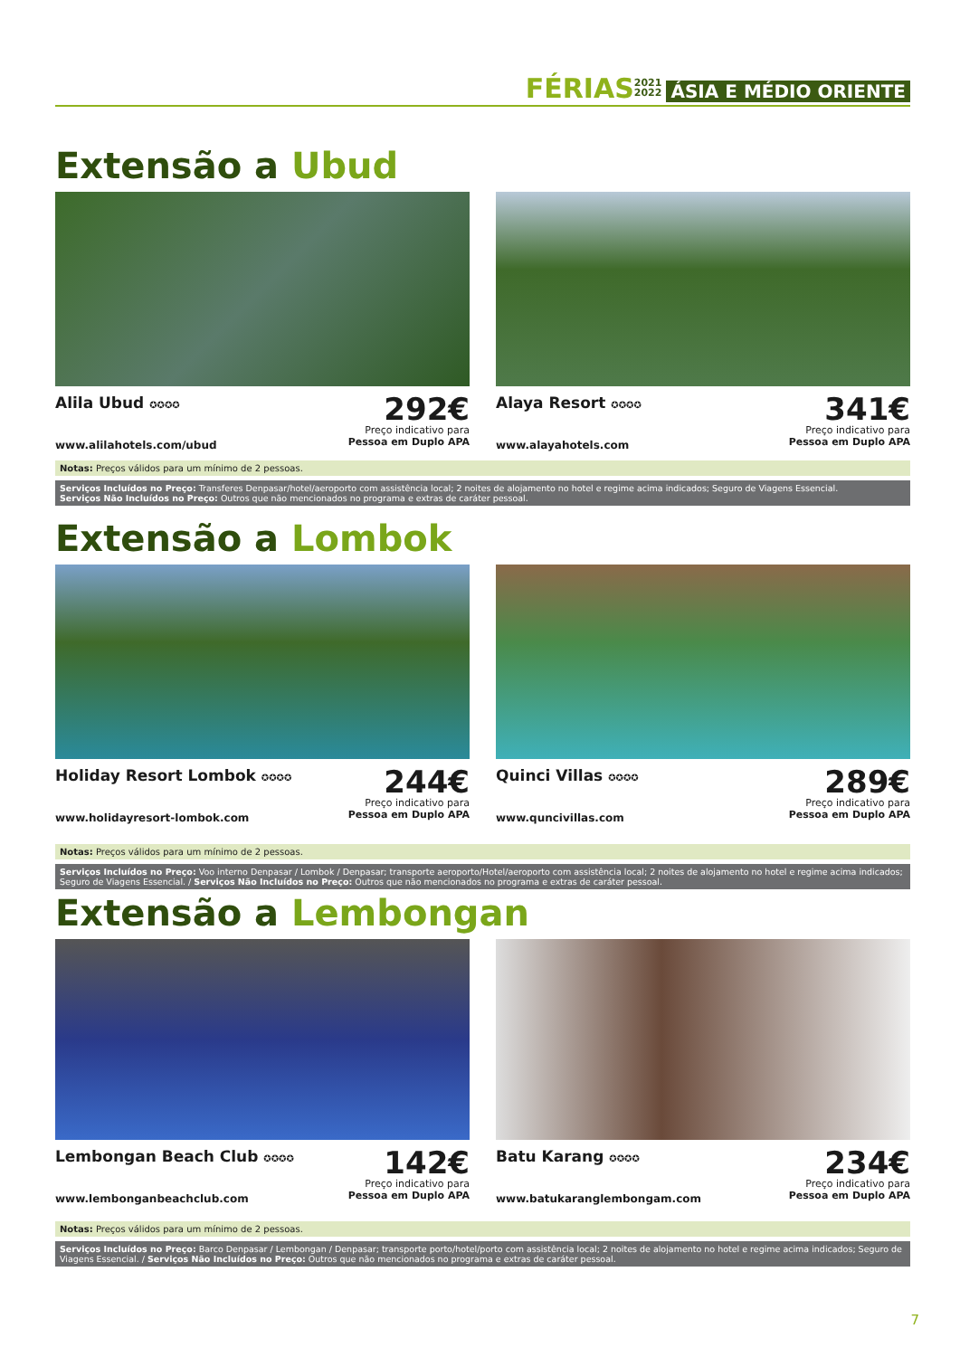FÉRIAS 2021
2022 ÁSIA E MÉDIO ORIENTE
Extensão a Ubud
Alila Ubud ✪✪✪✪
www.alilahotels.com/ubud
292€
Preço indicativo para
Pessoa em Duplo APA
Alaya Resort ✪✪✪✪
www.alayahotels.com
341€
Preço indicativo para
Pessoa em Duplo APA
Notas: Preços válidos para um mínimo de 2 pessoas.
Serviços Incluídos no Preço: Transferes Denpasar/hotel/aeroporto com assistência local; 2 noites de alojamento no hotel e regime acima indicados; Seguro de Viagens Essencial.
Serviços Não Incluídos no Preço: Outros que não mencionados no programa e extras de caráter pessoal.
Extensão a Lombok
Holiday Resort Lombok ✪✪✪✪
www.holidayresort-lombok.com
244€
Preço indicativo para
Pessoa em Duplo APA
Quinci Villas ✪✪✪✪
www.quncivillas.com
289€
Preço indicativo para
Pessoa em Duplo APA
Notas: Preços válidos para um mínimo de 2 pessoas.
Serviços Incluídos no Preço: Voo interno Denpasar / Lombok / Denpasar; transporte aeroporto/Hotel/aeroporto com assistência local; 2 noites de alojamento no hotel e regime acima indicados; Seguro de Viagens Essencial. / Serviços Não Incluídos no Preço: Outros que não mencionados no programa e extras de caráter pessoal.
Extensão a Lembongan
Lembongan Beach Club ✪✪✪✪
www.lembonganbeachclub.com
142€
Preço indicativo para
Pessoa em Duplo APA
Batu Karang ✪✪✪✪
www.batukaranglembongam.com
234€
Preço indicativo para
Pessoa em Duplo APA
Notas: Preços válidos para um mínimo de 2 pessoas.
Serviços Incluídos no Preço: Barco Denpasar / Lembongan / Denpasar; transporte porto/hotel/porto com assistência local; 2 noites de alojamento no hotel e regime acima indicados; Seguro de Viagens Essencial. / Serviços Não Incluídos no Preço: Outros que não mencionados no programa e extras de caráter pessoal.
7